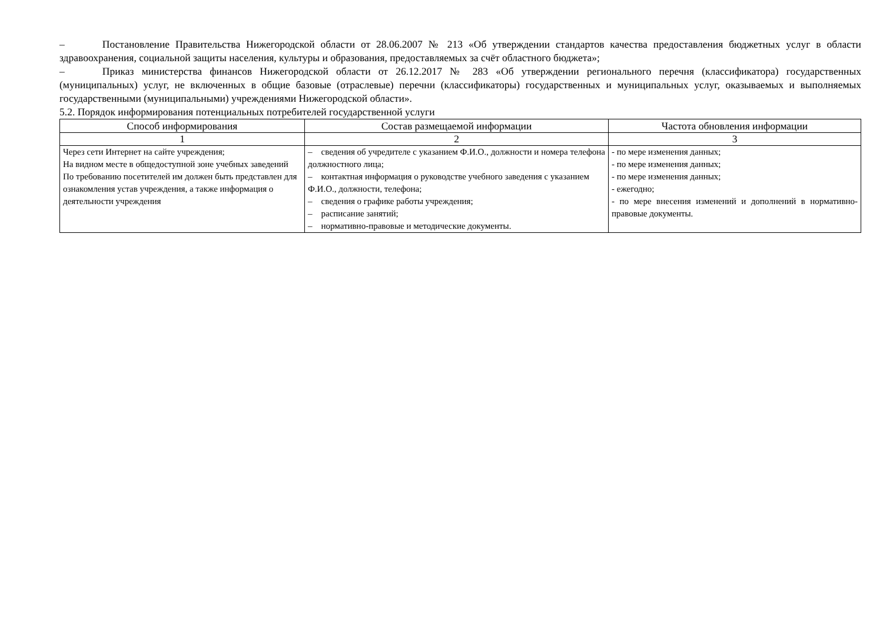– Постановление Правительства Нижегородской области от 28.06.2007 № 213 «Об утверждении стандартов качества предоставления бюджетных услуг в области здравоохранения, социальной защиты населения, культуры и образования, предоставляемых за счёт областного бюджета»;
– Приказ министерства финансов Нижегородской области от 26.12.2017 № 283 «Об утверждении регионального перечня (классификатора) государственных (муниципальных) услуг, не включенных в общие базовые (отраслевые) перечни (классификаторы) государственных и муниципальных услуг, оказываемых и выполняемых государственными (муниципальными) учреждениями Нижегородской области».
5.2. Порядок информирования потенциальных потребителей государственной услуги
| Способ информирования | Состав размещаемой информации | Частота обновления информации |
| --- | --- | --- |
| 1 | 2 | 3 |
| Через сети Интернет на сайте учреждения; На видном месте в общедоступной зоне учебных заведений По требованию посетителей им должен быть представлен для ознакомления устав учреждения, а также информация о деятельности учреждения | – сведения об учредителе с указанием Ф.И.О., должности и номера телефона должностного лица; – контактная информация о руководстве учебного заведения с указанием Ф.И.О., должности, телефона; – сведения о графике работы учреждения; – расписание занятий; – нормативно-правовые и методические документы. | - по мере изменения данных; - по мере изменения данных; - по мере изменения данных; - ежегодно; - по мере внесения изменений и дополнений в нормативно-правовые документы. |